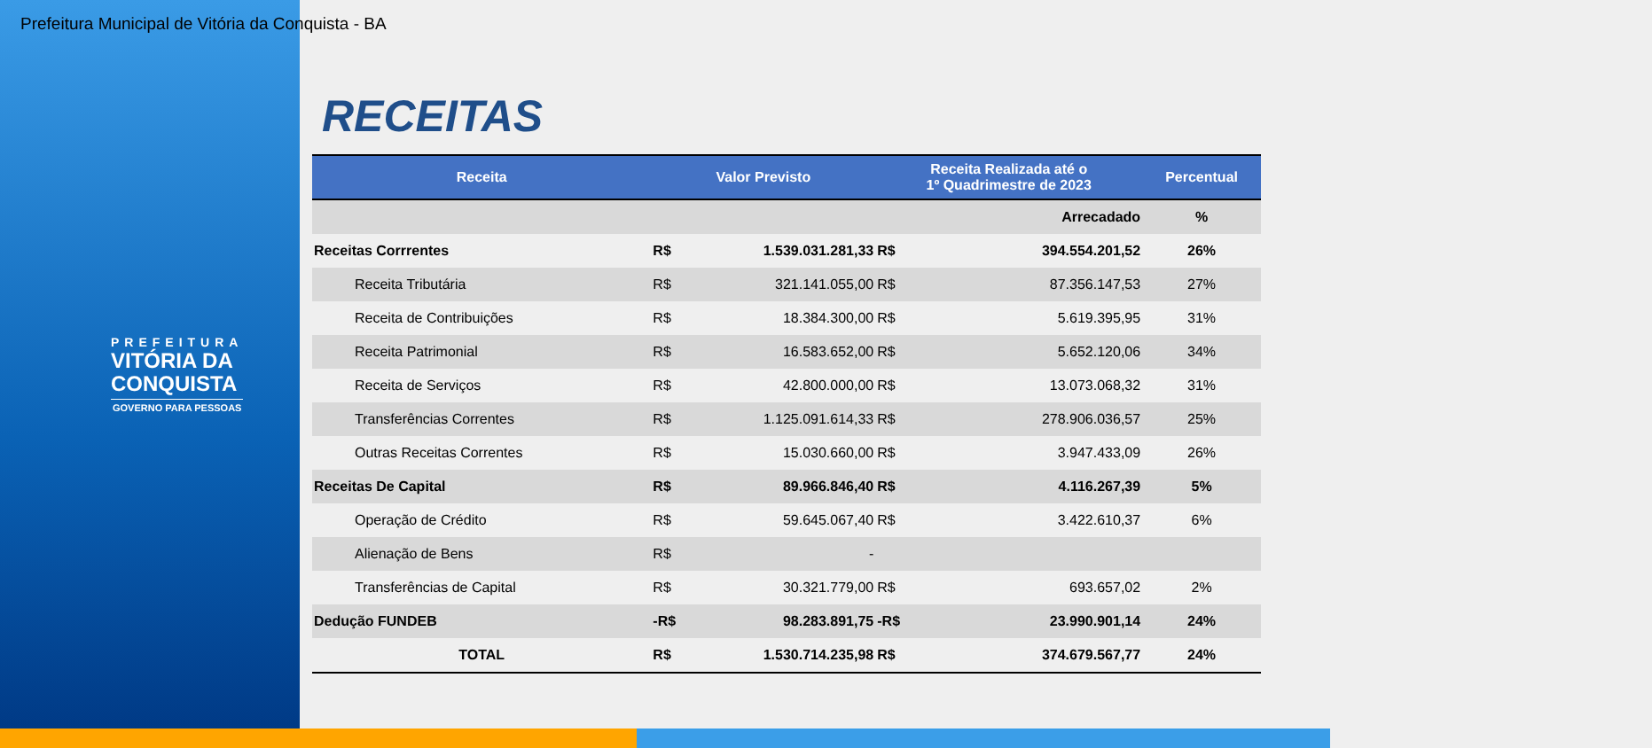Prefeitura Municipal de Vitória da Conquista - BA
PREFEITURA
VITÓRIA DA
CONQUISTA
GOVERNO PARA PESSOAS
RECEITAS
| Receita | Valor Previsto | | Receita Realizada até o 1º Quadrimestre de 2023 | | Percentual |
| --- | --- | --- | --- | --- | --- |
| | | | | Arrecadado | % |
| Receitas Corrrentes | R$ | 1.539.031.281,33 | R$ | 394.554.201,52 | 26% |
| Receita Tributária | R$ | 321.141.055,00 | R$ | 87.356.147,53 | 27% |
| Receita de Contribuições | R$ | 18.384.300,00 | R$ | 5.619.395,95 | 31% |
| Receita Patrimonial | R$ | 16.583.652,00 | R$ | 5.652.120,06 | 34% |
| Receita de Serviços | R$ | 42.800.000,00 | R$ | 13.073.068,32 | 31% |
| Transferências Correntes | R$ | 1.125.091.614,33 | R$ | 278.906.036,57 | 25% |
| Outras Receitas Correntes | R$ | 15.030.660,00 | R$ | 3.947.433,09 | 26% |
| Receitas De Capital | R$ | 89.966.846,40 | R$ | 4.116.267,39 | 5% |
| Operação de Crédito | R$ | 59.645.067,40 | R$ | 3.422.610,37 | 6% |
| Alienação de Bens | R$ | - | | | |
| Transferências de Capital | R$ | 30.321.779,00 | R$ | 693.657,02 | 2% |
| Dedução FUNDEB | -R$ | 98.283.891,75 | -R$ | 23.990.901,14 | 24% |
| TOTAL | R$ | 1.530.714.235,98 | R$ | 374.679.567,77 | 24% |